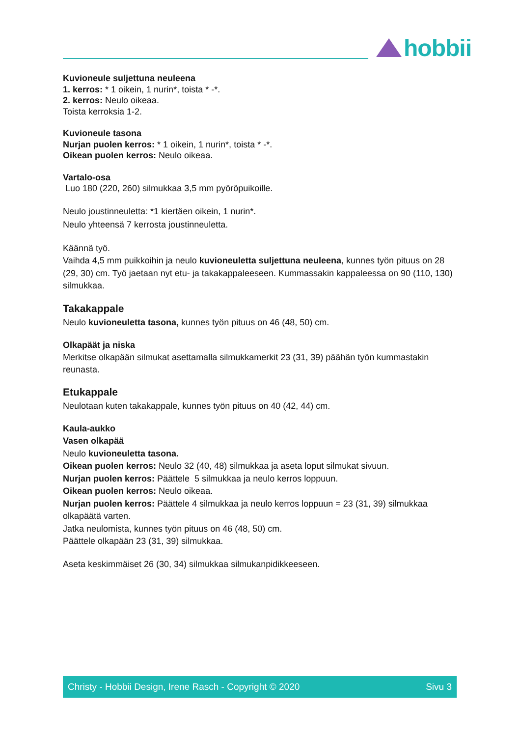hobbii
Kuvioneule suljettuna neuleena
1. kerros: * 1 oikein, 1 nurin*, toista * -*.
2. kerros: Neulo oikeaa.
Toista kerroksia 1-2.
Kuvioneule tasona
Nurjan puolen kerros: * 1 oikein, 1 nurin*, toista * -*.
Oikean puolen kerros: Neulo oikeaa.
Vartalo-osa
Luo 180 (220, 260) silmukkaa 3,5 mm pyöröpuikoille.
Neulo joustinneuletta: *1 kiertäen oikein, 1 nurin*.
Neulo yhteensä 7 kerrosta joustinneuletta.
Käännä työ.
Vaihda 4,5 mm puikkoihin ja neulo kuvioneuletta suljettuna neuleena, kunnes työn pituus on 28 (29, 30) cm. Työ jaetaan nyt etu- ja takakappaleeseen. Kummassakin kappaleessa on 90 (110, 130) silmukkaa.
Takakappale
Neulo kuvioneuletta tasona, kunnes työn pituus on 46 (48, 50) cm.
Olkapäät ja niska
Merkitse olkapään silmukat asettamalla silmukkamerkit 23 (31, 39) päähän työn kummastakin reunasta.
Etukappale
Neulotaan kuten takakappale, kunnes työn pituus on 40 (42, 44) cm.
Kaula-aukko
Vasen olkapää
Neulo kuvioneuletta tasona.
Oikean puolen kerros: Neulo 32 (40, 48) silmukkaa ja aseta loput silmukat sivuun.
Nurjan puolen kerros: Päättele 5 silmukkaa ja neulo kerros loppuun.
Oikean puolen kerros: Neulo oikeaa.
Nurjan puolen kerros: Päättele 4 silmukkaa ja neulo kerros loppuun = 23 (31, 39) silmukkaa olkapäätä varten.
Jatka neulomista, kunnes työn pituus on 46 (48, 50) cm.
Päättele olkapään 23 (31, 39) silmukkaa.
Aseta keskimmäiset 26 (30, 34) silmukkaa silmukanpidikkeeseen.
Christy - Hobbii Design, Irene Rasch - Copyright © 2020 Sivu 3